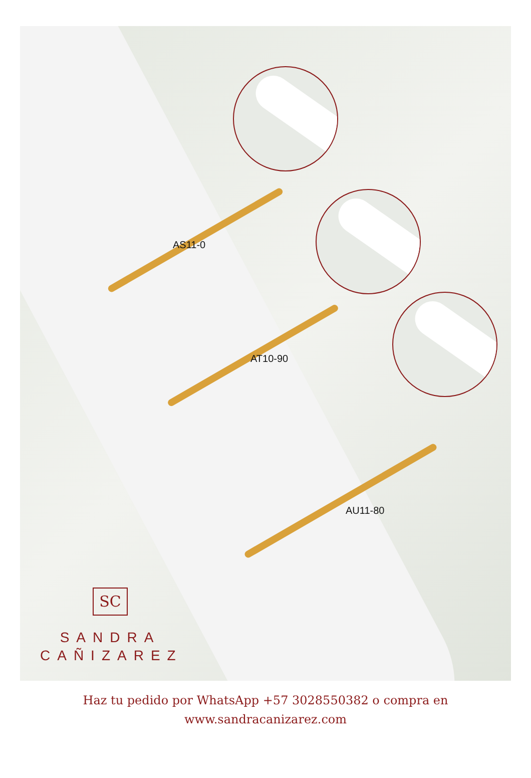AS11-0
AT10-90
AU11-80
SC
SANDRA
CAÑIZAREZ
Haz tu pedido por WhatsApp +57 3028550382 o compra en
www.sandracanizarez.com